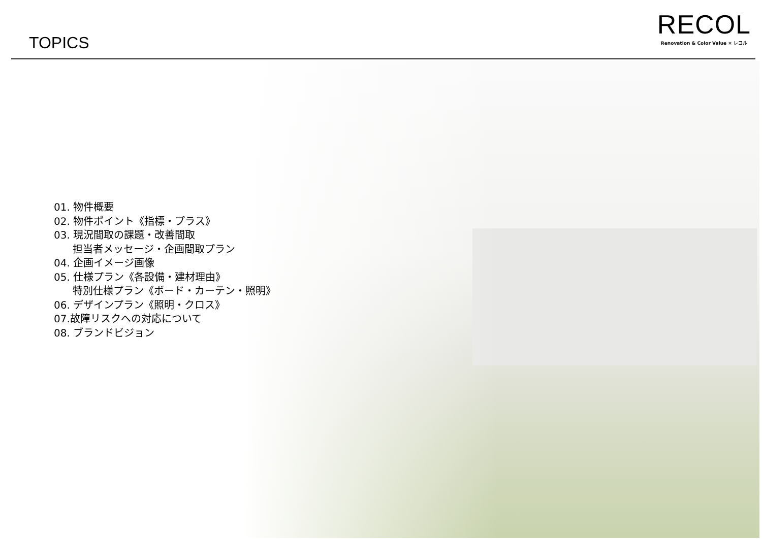TOPICS
RECOL
Renovation & Color Value × レコル
01. 物件概要
02. 物件ポイント《指標・プラス》
03. 現況間取の課題・改善間取
担当者メッセージ・企画間取プラン
04. 企画イメージ画像
05. 仕様プラン《各設備・建材理由》
特別仕様プラン《ボード・カーテン・照明》
06. デザインプラン《照明・クロス》
07.故障リスクへの対応について
08. ブランドビジョン